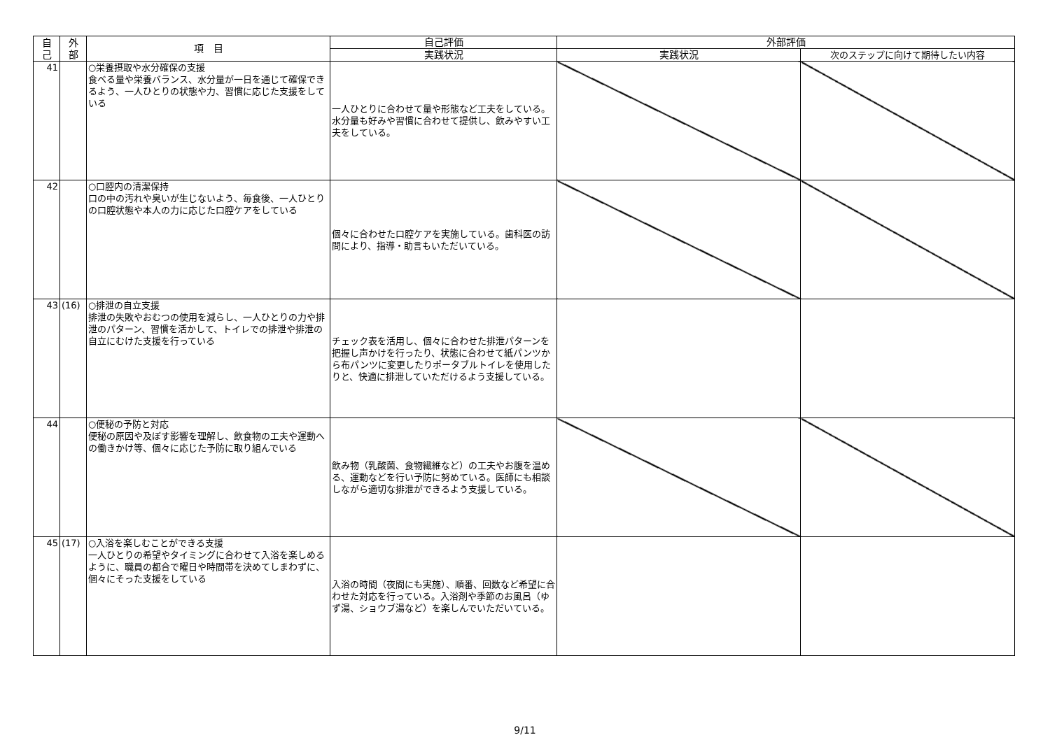| 自 己 | 外 部 | 項 目 | 自己評価 | 外部評価 | |
| --- | --- | --- | --- | --- | --- |
| | | | 実践状況 | 実践状況 | 次のステップに向けて期待したい内容 |
| 41 | | ○栄養摂取や水分確保の支援 食べる量や栄養バランス、水分量が一日を通じて確保できるよう、一人ひとりの状態や力、習慣に応じた支援をしている | 一人ひとりに合わせて量や形態など工夫をしている。水分量も好みや習慣に合わせて提供し、飲みやすい工夫をしている。 | | |
| 42 | | ○口腔内の清潔保持 口の中の汚れや臭いが生じないよう、毎食後、一人ひとりの口腔状態や本人の力に応じた口腔ケアをしている | 個々に合わせた口腔ケアを実施している。歯科医の訪問により、指導・助言もいただいている。 | | |
| 43 | (16) | ○排泄の自立支援 排泄の失敗やおむつの使用を減らし、一人ひとりの力や排泄のパターン、習慣を活かして、トイレでの排泄や排泄の自立にむけた支援を行っている | チェック表を活用し、個々に合わせた排泄パターンを把握し声かけを行ったり、状態に合わせて紙パンツから布パンツに変更したりポータブルトイレを使用したりと、快適に排泄していただけるよう支援している。 | | |
| 44 | | ○便秘の予防と対応 便秘の原因や及ぼす影響を理解し、飲食物の工夫や運動への働きかけ等、個々に応じた予防に取り組んでいる | 飲み物（乳酸菌、食物繊維など）の工夫やお腹を温める、運動などを行い予防に努めている。医師にも相談しながら適切な排泄ができるよう支援している。 | | |
| 45 | (17) | ○入浴を楽しむことができる支援 一人ひとりの希望やタイミングに合わせて入浴を楽しめるように、職員の都合で曜日や時間帯を決めてしまわずに、個々にそった支援をしている | 入浴の時間（夜間にも実施）、順番、回数など希望に合わせた対応を行っている。入浴剤や季節のお風呂（ゆず湯、ショウブ湯など）を楽しんでいただいている。 | | |
9/11